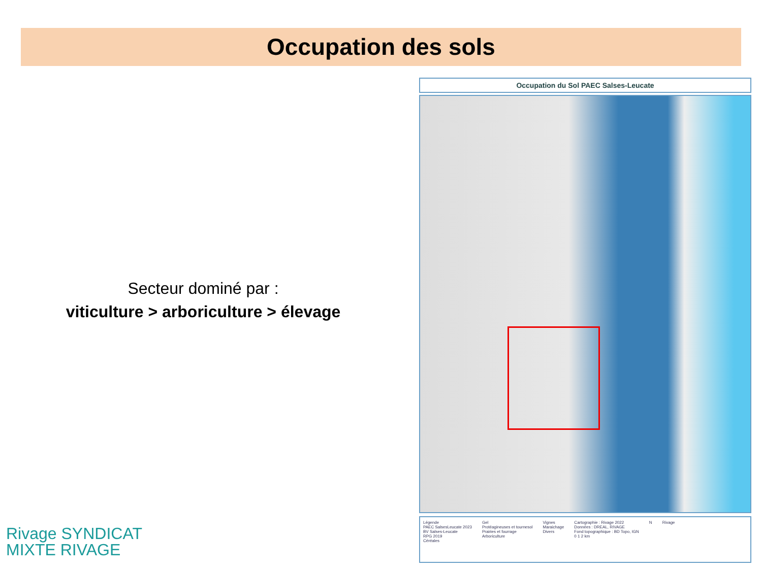Occupation des sols
Secteur dominé par :
viticulture > arboriculture > élevage
Occupation du Sol PAEC Salses-Leucate
Légende
PAEC SalsesLeucate 2023
BV Salses-Leucate
RPG 2019
Céréales
Gel
Protéagineuses et tournesol
Prairies et fourrage
Arboriculture
Vignes
Maraichage
Divers
Cartographie : Rivage 2022
Données : DREAL, RIVAGE
Fond topographique : BD Topo, IGN
0 1 2 km
N Rivage
Rivage SYNDICAT
MIXTE RIVAGE